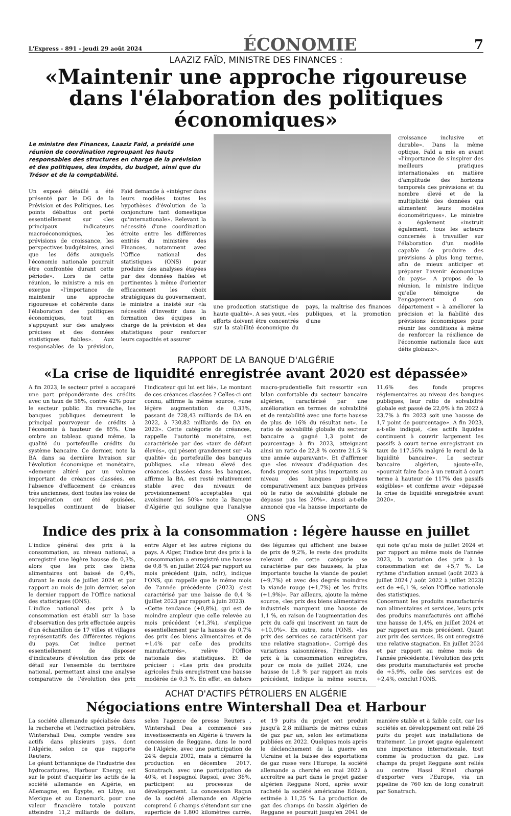L'Express - 891 - jeudi 29 août 2024
ÉCONOMIE
7
LAAZIZ FAÏD, MINISTRE DES FINANCES :
«Maintenir une approche rigoureuse dans l'élaboration des politiques économiques»
Le ministre des Finances, Laaziz Faid, a présidé une réunion de coordination regroupant les hauts responsables des structures en charge de la prévision et des politiques, des impôts, du budget, ainsi que du Trésor et de la comptabilité.
Un exposé détaillé a été présenté par le DG de la Prévision et des Politiques. Les points débattus ont porté essentiellement sur «les principaux indicateurs macroéconomiques, les prévisions de croissance, les perspectives budgétaires, ainsi que les défis auxquels l'économie nationale pourrait être confrontée durant cette période». Lors de cette réunion, le ministre a mis en exergue «l'importance de maintenir une approche rigoureuse et cohérente dans l'élaboration des politiques économiques, tout en s'appuyant sur des analyses précises et des données statistiques fiables». Aux responsables de la prévision, Faïd demande à «intégrer dans leurs modèles toutes les hypothèses d'évolution de la conjoncture tant domestique qu'internationale». Relevant la nécessité d'une coordination étroite entre les différentes entités du ministère des Finances, notamment avec l'Office national des statistiques (ONS) pour produire des analyses étayées par des données fiables et pertinentes à même d'orienter efficacement les choix stratégiques du gouvernement, le ministre a insisté sur «la nécessité d'investir dans la formation des équipes en charge de la prévision et des statistiques pour renforcer leurs capacités et assurer
une production statistique de haute qualité». A ses yeux, «les efforts doivent être concentrés sur la stabilité économique du pays, la maîtrise des finances publiques, et la promotion d'une
croissance inclusive et durable». Dans la même optique, Faïd a mis en avant «l'importance de s'inspirer des meilleurs pratiques internationales en matière d'amplitude des horizons temporels des prévisions et du nombre élevé et de la multiplicité des données qui alimentent leurs modèles économétriques». Le ministre a également «instruit également, tous les acteurs concernés à travailler sur l'élaboration d'un modèle capable de produire des prévisions à plus long terme, afin de mieux anticiper et préparer l'avenir économique du pays». A propos de la réunion, le ministre indique qu'elle témoigne de l'engagement d son département « à améliorer la précision et la fiabilité des prévisions économiques pour réunir les conditions à même de renforcer la résilience de l'économie nationale face aux défis globaux».
RAPPORT DE LA BANQUE D'ALGÉRIE
«La crise de liquidité enregistrée avant 2020 est dépassée»
A fin 2023, le secteur privé a accaparé une part prépondérante des crédits avec un taux de 58%, contre 42% pour le secteur public. En revanche, les banques publiques demeurent le principal pourvoyeur de crédits à l'économie à hauteur de 85%. Une ombre au tableau quand même, la qualité du portefeuille crédits du système bancaire. Ce dernier, note la BA dans sa dernière livraison sur l'évolution économique et monétaire, «demeure altéré par un volume important de créances classées, en l'absence d'effacement de créances très anciennes, dont toutes les voies de récupération ont été épuisées, lesquelles continuent de biaiser l'indicateur qui lui est lié». Le montant de ces créances classées ? Celles-ci ont connu, affirme la même source, «une légère augmentation de 0,33%, passant de 728,43 milliards de DA en 2022, à 730,82 milliards de DA en 2023». Cette catégorie de créances, rappelle l'autorité monétaire, est caractérisée par des «taux de défaut élevés», qui pèsent grandement sur «la qualité» du portefeuille des banques publiques. «Le niveau élevé des créances classées dans les banques, affirme la BA, est resté relativement stable avec des niveaux de provisionnement acceptables qui avoisinent les 50%» note la Banque d'Algérie qui souligne que l'analyse macro-prudentielle fait ressortir «un bilan confortable du secteur bancaire algérien, caractérisé par une amélioration en termes de solvabilité et de rentabilité avec une forte hausse de plus de 16% du résultat net». Le ratio de solvabilité globale du secteur bancaire a gagné 1,3 point de pourcentage à fin 2023, atteignant ainsi un ratio de 22,8 % contre 21,5 % une année auparavant». Et d'affirmer que «les niveaux d'adéquation des fonds propres sont plus importants au niveau des banques publiques comparativement aux banques privées où le ratio de solvabilité globale ne dépasse pas les 20%». Aussi a-t-elle annoncé que «la hausse importante de 11,6% des fonds propres réglementaires au niveau des banques publiques, leur ratio de solvabilité globale est passé de 22,0% à fin 2022 à 23,7% à fin 2023 soit une hausse de 1,7 point de pourcentage». A fin 2023, a-t-elle indiqué, «les actifs liquides continuent à couvrir largement les passifs à court terme enregistrant un taux de 117,56% malgré le recul de la liquidité bancaire». Le secteur bancaire algérien, ajoute-elle, «pourrait faire face à un retrait à court terme à hauteur de 117% des passifs exigibles» et confirme avoir «dépassé la crise de liquidité enregistrée avant 2020».
ONS
Indice des prix à la consommation : légère hausse en juillet
L'indice général des prix à la consommation, au niveau national, a enregistré une légère hausse de 0,3%, alors que les prix des biens alimentaires ont baissé de 0,4%, durant le mois de juillet 2024 et par rapport au mois de juin dernier, selon le dernier rapport de l'Office national des statistiques (ONS).
L'indice national des prix à la consommation est établi sur la base d'observation des prix effectuée auprès d'un échantillon de 17 villes et villages représentatifs des différentes régions du pays. Cet indice permet essentiellement de disposer d'indicateurs d'évolution des prix de détail sur l'ensemble du territoire national, permettant ainsi une analyse comparative de l'évolution des prix entre Alger et les autres régions du pays. A Alger, l'indice brut des prix à la consommation a enregistré une hausse de 0,8 % en juillet 2024 par rapport au mois précédent (juin, ndlr), indique l'ONS, qui rappelle que le même mois de l'année précédente (2023) s'est caractérisé par une baisse de 0,4 % (juillet 2023 par rapport à juin 2023).
«Cette tendance (+0,8%), qui est de moindre ampleur que celle relevée au mois précédent (+1,3%), s'explique essentiellement par la hausse de 0,7% des prix des biens alimentaires et de +1,4% par celle des produits manufacturés», relève l'Office nationale des statistiques. Et de préciser : «Les prix des produits agricoles frais enregistrent une hausse modérée de 0,3 %. En effet, en dehors des légumes qui affichent une baisse de prix de 9,2%, le reste des produits relevant de cette catégorie se caractérise par des hausses, la plus importante touche la viande de poulet (+9,7%) et avec des degrés moindres la viande rouge (+1,7%) et les fruits (+1,9%)». Par ailleurs, ajoute la même source, «les prix des biens alimentaires industriels marquent une hausse de 1,1 %, en raison de l'augmentation des prix du café qui inscrivent un taux de +10,0%». En outre, note l'ONS, «les prix des services se caractérisent par une relative stagnation». Corrigé des variations saisonnières, l'indice des prix à la consommation enregistre, pour ce mois de juillet 2024, une hausse de 1,8 % par rapport au mois précédent, indique la même source, qui note qu'au mois de juillet 2024 et par rapport au même mois de l'année 2023, la variation des prix à la consommation est de +5,7 %. Le rythme d'inflation annuel (août 2023 à juillet 2024 / août 2022 à juillet 2023) est de +6,1 %, selon l'Office nationale des statistiques.
Concernant les produits manufacturés non alimentaires et services, leurs prix des produits manufacturés ont affiché une hausse de 1,4%, en juillet 2024 et par rapport au mois précédent. Quant aux prix des services, ils ont enregistré une relative stagnation. En juillet 2024 et par rapport au même mois de l'année précédente, l'évolution des prix des produits manufacturés est proche de +5,9%, celle des services est de +2,4%, conclut l'ONS.
ACHAT D'ACTIFS PÉTROLIERS EN ALGÉRIE
Négociations entre Wintershall Dea et Harbour
La société allemande spécialisée dans la recherche et l'extraction pétrolière, Wintershall Dea, compte vendre ses actifs dans plusieurs pays, dont l'Algérie, selon ce que rapporte Reuters.
Le géant britannique de l'industrie des hydrocarbures, Harbour Energy, est sur le point d'acquérir les actifs de la société allemande en Algérie, en Allemagne, en Égypte, en Libye, au Mexique et au Danemark, pour une valeur financière totale pouvant atteindre 11,2 milliards de dollars, selon l'agence de presse Reuters . Wintershall Dea a commencé ses investissements en Algérie à travers la concession de Reggane, dans le nord de l'Algérie, avec une participation de 24% depuis 2002, mais a démarré la production en décembre 2017. Sonatrach, avec une participation de 40%, et l'espagnol Repsol, avec 36%, participent au processus de développement. La concession Raqan de la société allemande en Algérie comprend 6 champs s'étendant sur une superficie de 1.800 kilomètres carrés, et 19 puits du projet ont produit jusqu'à 2,8 milliards de mètres cubes de gaz par an, selon les estimations publiées en 2022. Quelques mois après le déclenchement de la guerre en Ukraine et la baisse des exportations de gaz russe vers l'Europe, la société allemande a cherché en mai 2022 à accroître sa part dans le projet gazier algérien Reggane Nord, après avoir racheté la société américaine Edison, estimée à 11,25 %. La production de gaz des champs du bassin algérien de Reggane se poursuit jusqu'en 2041 de manière stable et à faible coût, car les sociétés en développement ont relié 26 puits du projet aux installations de traitement. Le projet gagne également une importance internationale, tout comme la production du gaz. Les champs du projet Reggane sont reliés au centre Hassi R'mel chargé d'exporter vers l'Europe, via un pipeline de 760 km de long construit par Sonatrach.